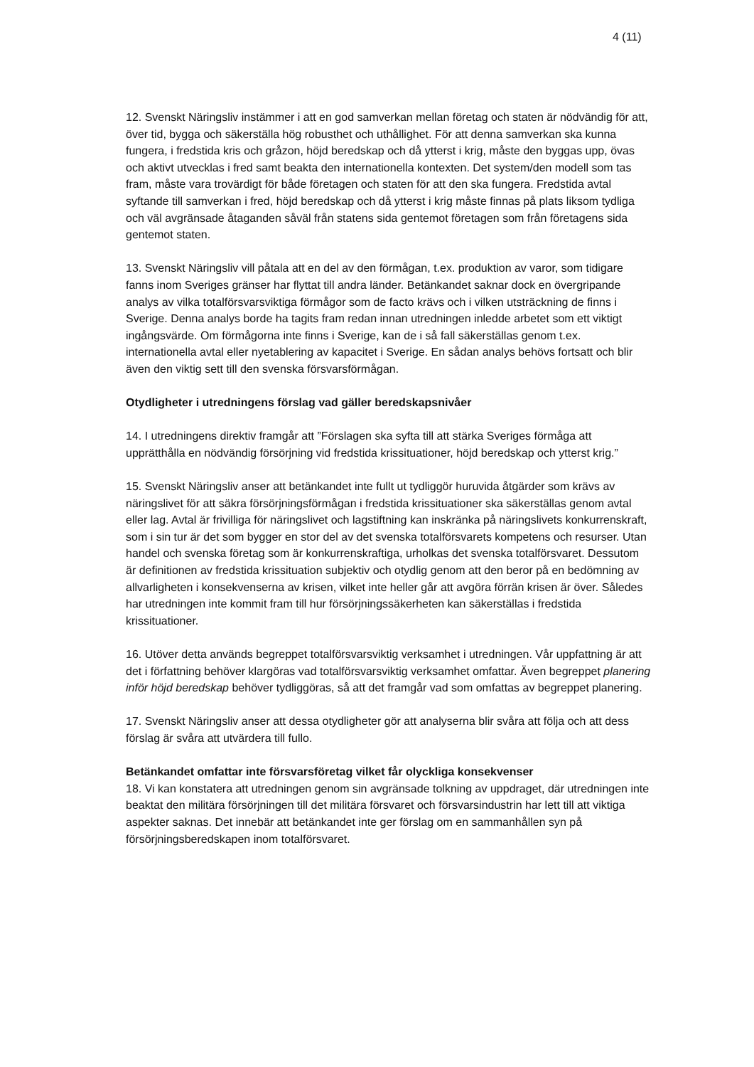4 (11)
12. Svenskt Näringsliv instämmer i att en god samverkan mellan företag och staten är nödvändig för att, över tid, bygga och säkerställa hög robusthet och uthållighet. För att denna samverkan ska kunna fungera, i fredstida kris och gråzon, höjd beredskap och då ytterst i krig, måste den byggas upp, övas och aktivt utvecklas i fred samt beakta den internationella kontexten. Det system/den modell som tas fram, måste vara trovärdigt för både företagen och staten för att den ska fungera. Fredstida avtal syftande till samverkan i fred, höjd beredskap och då ytterst i krig måste finnas på plats liksom tydliga och väl avgränsade åtaganden såväl från statens sida gentemot företagen som från företagens sida gentemot staten.
13. Svenskt Näringsliv vill påtala att en del av den förmågan, t.ex. produktion av varor, som tidigare fanns inom Sveriges gränser har flyttat till andra länder. Betänkandet saknar dock en övergripande analys av vilka totalförsvarsviktiga förmågor som de facto krävs och i vilken utsträckning de finns i Sverige. Denna analys borde ha tagits fram redan innan utredningen inledde arbetet som ett viktigt ingångsvärde. Om förmågorna inte finns i Sverige, kan de i så fall säkerställas genom t.ex. internationella avtal eller nyetablering av kapacitet i Sverige. En sådan analys behövs fortsatt och blir även den viktig sett till den svenska försvarsförmågan.
Otydligheter i utredningens förslag vad gäller beredskapsnivåer
14. I utredningens direktiv framgår att ”Förslagen ska syfta till att stärka Sveriges förmåga att upprätthålla en nödvändig försörjning vid fredstida krissituationer, höjd beredskap och ytterst krig.”
15. Svenskt Näringsliv anser att betänkandet inte fullt ut tydliggör huruvida åtgärder som krävs av näringslivet för att säkra försörjningsförmågan i fredstida krissituationer ska säkerställas genom avtal eller lag. Avtal är frivilliga för näringslivet och lagstiftning kan inskränka på näringslivets konkurrenskraft, som i sin tur är det som bygger en stor del av det svenska totalförsvarets kompetens och resurser. Utan handel och svenska företag som är konkurrenskraftiga, urholkas det svenska totalförsvaret. Dessutom är definitionen av fredstida krissituation subjektiv och otydlig genom att den beror på en bedömning av allvarligheten i konsekvenserna av krisen, vilket inte heller går att avgöra förrän krisen är över. Således har utredningen inte kommit fram till hur försörjningssäkerheten kan säkerställas i fredstida krissituationer.
16. Utöver detta används begreppet totalförsvarsviktig verksamhet i utredningen. Vår uppfattning är att det i författning behöver klargöras vad totalförsvarsviktig verksamhet omfattar. Även begreppet planering inför höjd beredskap behöver tydliggöras, så att det framgår vad som omfattas av begreppet planering.
17. Svenskt Näringsliv anser att dessa otydligheter gör att analyserna blir svåra att följa och att dess förslag är svåra att utvärdera till fullo.
Betänkandet omfattar inte försvarsföretag vilket får olyckliga konsekvenser
18. Vi kan konstatera att utredningen genom sin avgränsade tolkning av uppdraget, där utredningen inte beaktat den militära försörjningen till det militära försvaret och försvarsindustrin har lett till att viktiga aspekter saknas. Det innebär att betänkandet inte ger förslag om en sammanhållen syn på försörjningsberedskapen inom totalförsvaret.